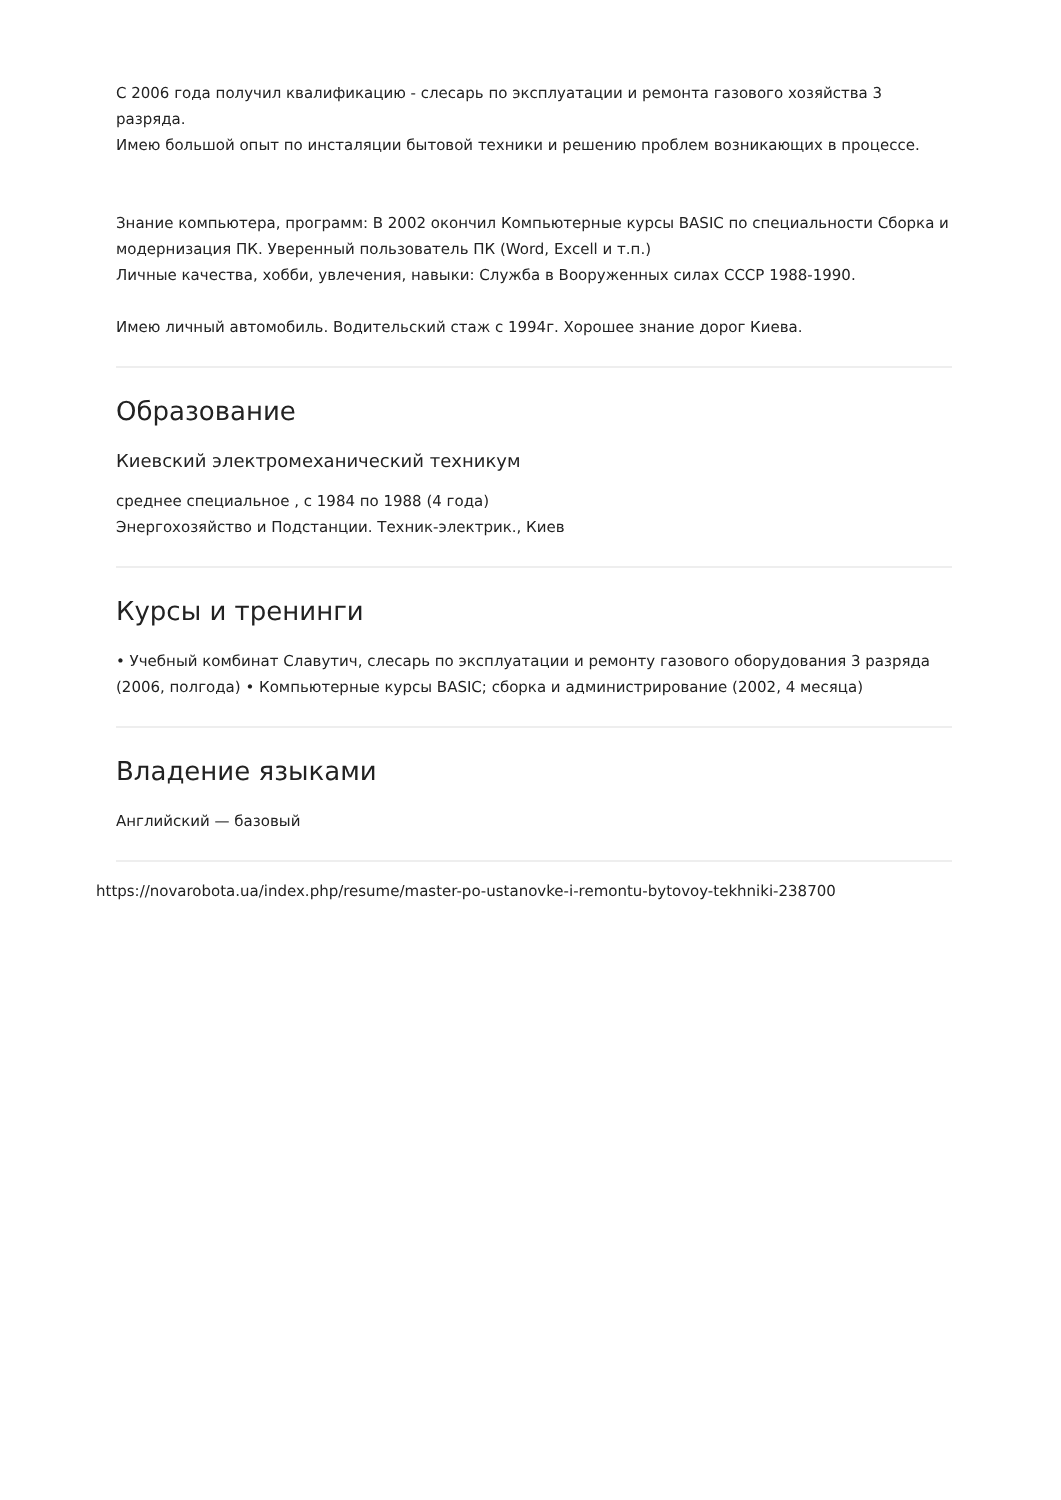С 2006 года получил квалификацию - слесарь по эксплуатации и ремонта газового хозяйства 3 разряда.
Имею большой опыт по инсталяции бытовой техники и решению проблем возникающих в процессе.
Знание компьютера, программ: В 2002 окончил Компьютерные курсы BASIC по специальности Сборка и модернизация ПК. Уверенный пользователь ПК (Word, Excell и т.п.)
Личные качества, хобби, увлечения, навыки: Служба в Вооруженных силах СССР 1988-1990.
Имею личный автомобиль. Водительский стаж с 1994г. Хорошее знание дорог Киева.
Образование
Киевский электромеханический техникум
среднее специальное , с 1984 по 1988 (4 года)
Энергохозяйство и Подстанции. Техник-электрик., Киев
Курсы и тренинги
• Учебный комбинат Славутич, слесарь по эксплуатации и ремонту газового оборудования 3 разряда (2006, полгода) • Компьютерные курсы BASIC; сборка и администрирование (2002, 4 месяца)
Владение языками
Английский — базовый
https://novarobota.ua/index.php/resume/master-po-ustanovke-i-remontu-bytovoy-tekhniki-238700